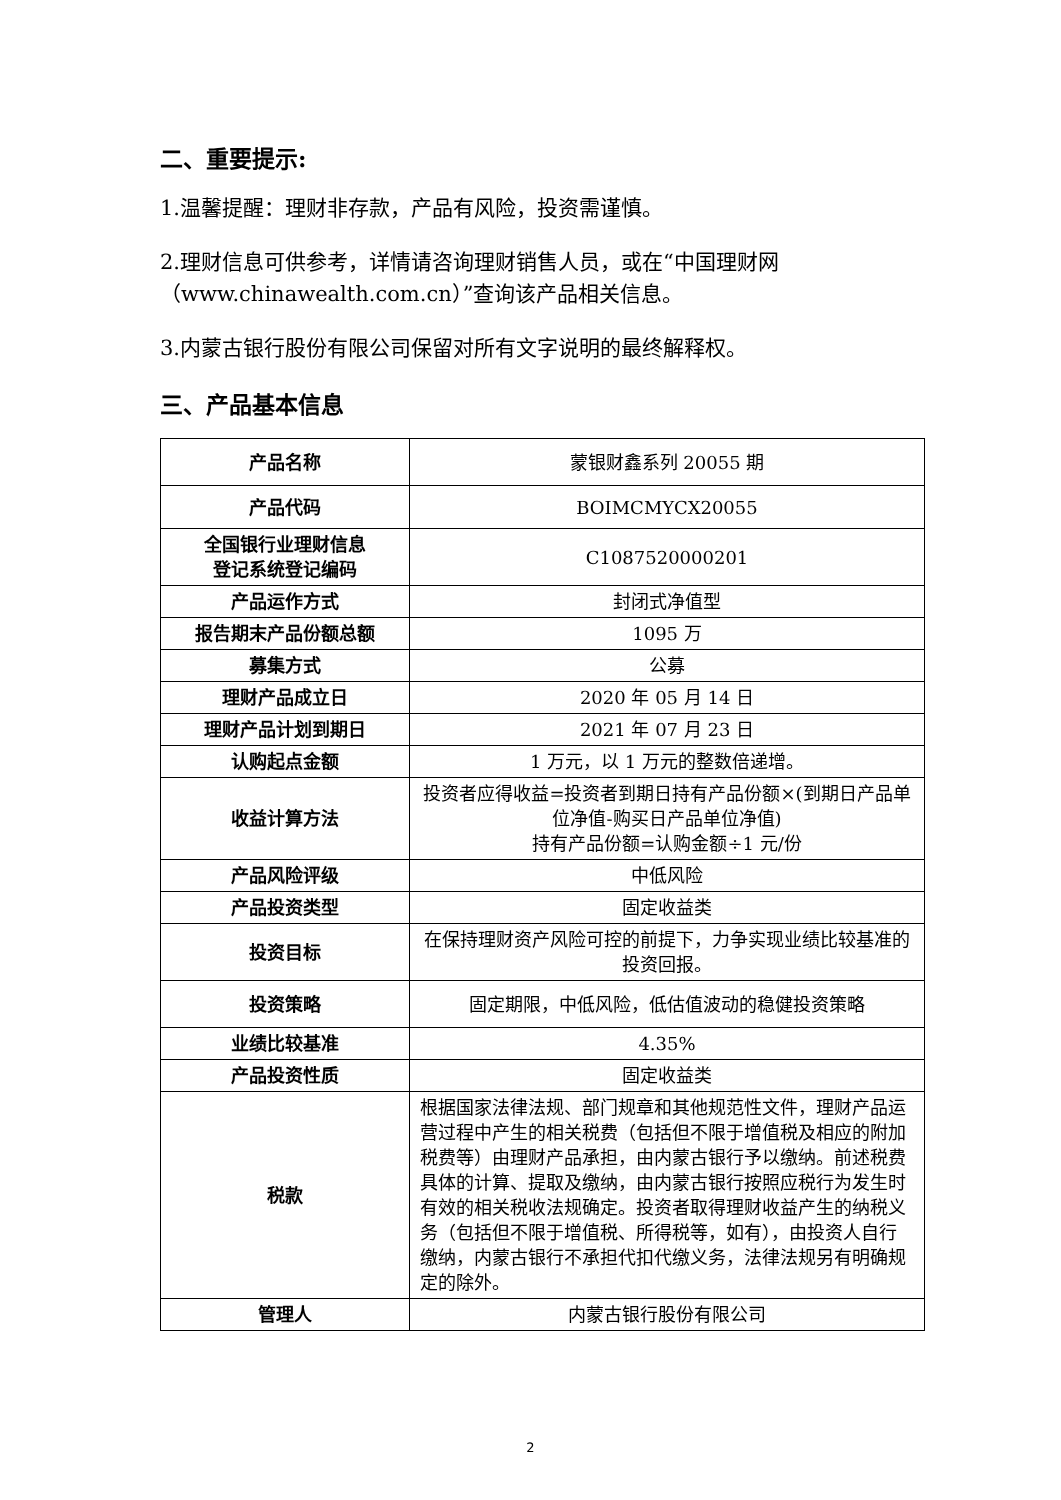二、重要提示:
1.温馨提醒：理财非存款，产品有风险，投资需谨慎。
2.理财信息可供参考，详情请咨询理财销售人员，或在“中国理财网（www.chinawealth.com.cn）”查询该产品相关信息。
3.内蒙古银行股份有限公司保留对所有文字说明的最终解释权。
三、产品基本信息
| 产品名称 | 蒙银财鑫系列 20055 期 |
| 产品代码 | BOIMCMYCX20055 |
| 全国银行业理财信息 登记系统登记编码 | C1087520000201 |
| 产品运作方式 | 封闭式净值型 |
| 报告期末产品份额总额 | 1095 万 |
| 募集方式 | 公募 |
| 理财产品成立日 | 2020 年 05 月 14 日 |
| 理财产品计划到期日 | 2021 年 07 月 23 日 |
| 认购起点金额 | 1 万元，以 1 万元的整数倍递增。 |
| 收益计算方法 | 投资者应得收益=投资者到期日持有产品份额×(到期日产品单位净值-购买日产品单位净值) 持有产品份额=认购金额÷1 元/份 |
| 产品风险评级 | 中低风险 |
| 产品投资类型 | 固定收益类 |
| 投资目标 | 在保持理财资产风险可控的前提下，力争实现业绩比较基准的投资回报。 |
| 投资策略 | 固定期限，中低风险，低估值波动的稳健投资策略 |
| 业绩比较基准 | 4.35% |
| 产品投资性质 | 固定收益类 |
| 税款 | 根据国家法律法规、部门规章和其他规范性文件，理财产品运营过程中产生的相关税费（包括但不限于增值税及相应的附加税费等）由理财产品承担，由内蒙古银行予以缴纳。前述税费具体的计算、提取及缴纳，由内蒙古银行按照应税行为发生时有效的相关税收法规确定。投资者取得理财收益产生的纳税义务（包括但不限于增值税、所得税等，如有），由投资人自行缴纳，内蒙古银行不承担代扣代缴义务，法律法规另有明确规定的除外。 |
| 管理人 | 内蒙古银行股份有限公司 |
2